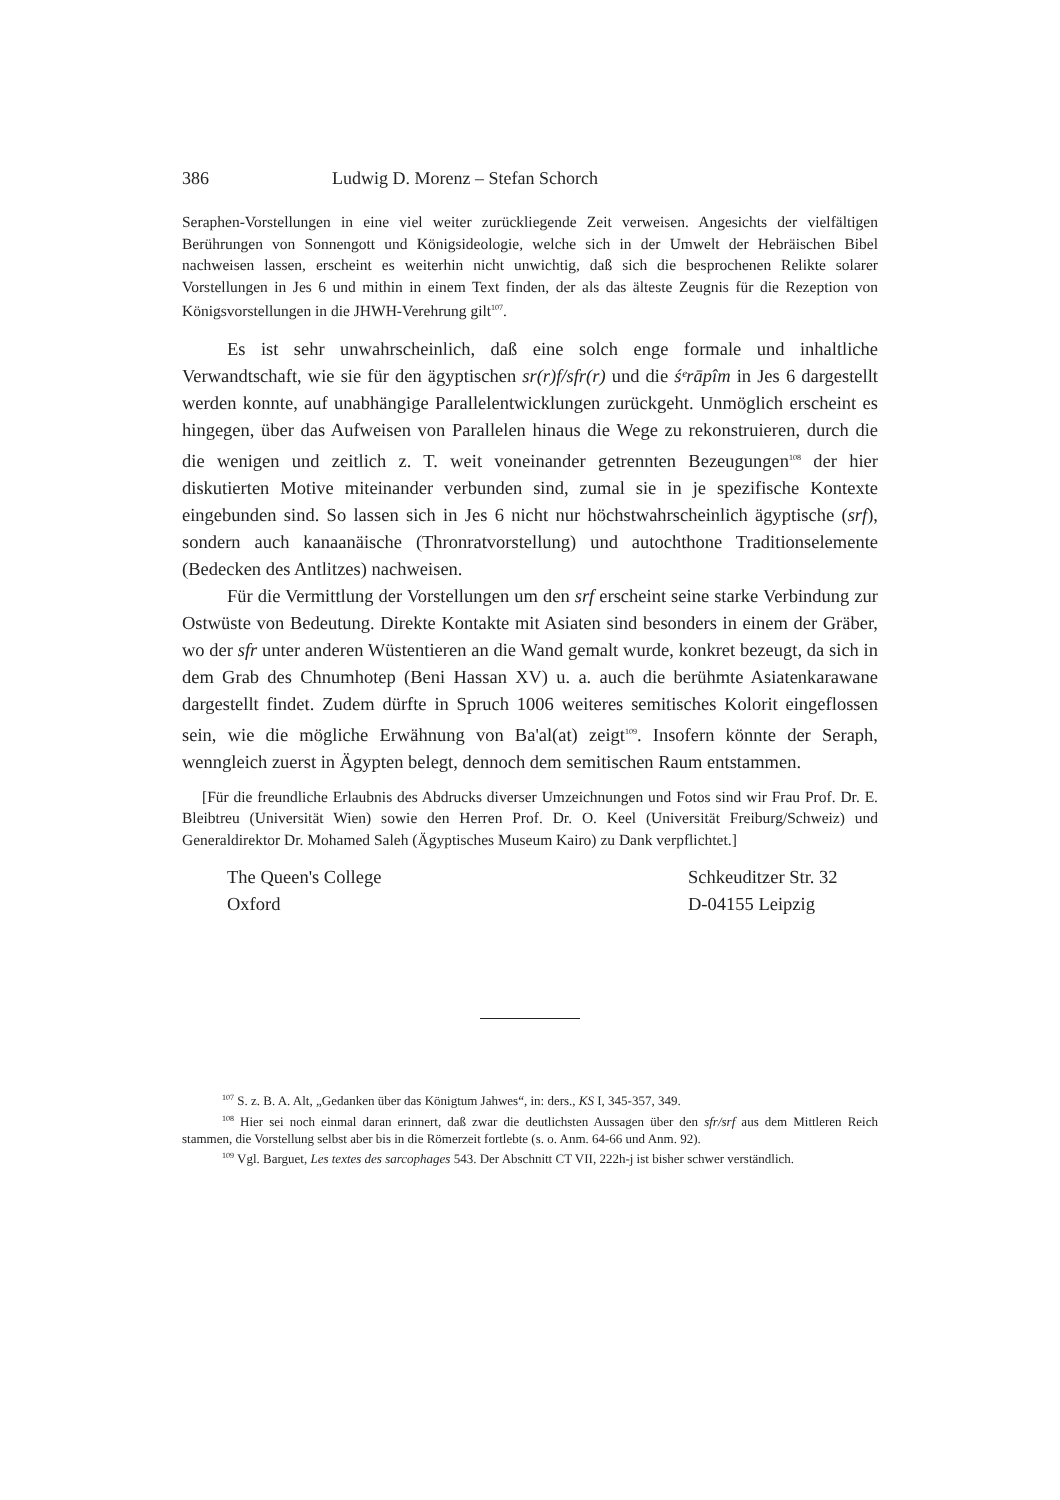386 Ludwig D. Morenz – Stefan Schorch
Seraphen-Vorstellungen in eine viel weiter zurückliegende Zeit verweisen. Angesichts der vielfältigen Berührungen von Sonnengott und Königsideologie, welche sich in der Umwelt der Hebräischen Bibel nachweisen lassen, erscheint es weiterhin nicht unwichtig, daß sich die besprochenen Relikte solarer Vorstellungen in Jes 6 und mithin in einem Text finden, der als das älteste Zeugnis für die Rezeption von Königsvorstellungen in die JHWH-Verehrung gilt<sup>107</sup>.
Es ist sehr unwahrscheinlich, daß eine solch enge formale und inhaltliche Verwandtschaft, wie sie für den ägyptischen sr(r)f/sfr(r) und die śᵉrāpîm in Jes 6 dargestellt werden konnte, auf unabhängige Parallelentwicklungen zurückgeht. Unmöglich erscheint es hingegen, über das Aufweisen von Parallelen hinaus die Wege zu rekonstruieren, durch die die wenigen und zeitlich z. T. weit voneinander getrennten Bezeugungen<sup>108</sup> der hier diskutierten Motive miteinander verbunden sind, zumal sie in je spezifische Kontexte eingebunden sind. So lassen sich in Jes 6 nicht nur höchstwahrscheinlich ägyptische (srf), sondern auch kanaanäische (Thronratvorstellung) und autochthone Traditionselemente (Bedecken des Antlitzes) nachweisen.
Für die Vermittlung der Vorstellungen um den srf erscheint seine starke Verbindung zur Ostwüste von Bedeutung. Direkte Kontakte mit Asiaten sind besonders in einem der Gräber, wo der sfr unter anderen Wüstentieren an die Wand gemalt wurde, konkret bezeugt, da sich in dem Grab des Chnumhotep (Beni Hassan XV) u. a. auch die berühmte Asiatenkarawane dargestellt findet. Zudem dürfte in Spruch 1006 weiteres semitisches Kolorit eingeflossen sein, wie die mögliche Erwähnung von Ba'al(at) zeigt<sup>109</sup>. Insofern könnte der Seraph, wenngleich zuerst in Ägypten belegt, dennoch dem semitischen Raum entstammen.
[Für die freundliche Erlaubnis des Abdrucks diverser Umzeichnungen und Fotos sind wir Frau Prof. Dr. E. Bleibtreu (Universität Wien) sowie den Herren Prof. Dr. O. Keel (Universität Freiburg/Schweiz) und Generaldirektor Dr. Mohamed Saleh (Ägyptisches Museum Kairo) zu Dank verpflichtet.]
The Queen's College
Oxford
Schkeuditzer Str. 32
D-04155 Leipzig
<sup>107</sup> S. z. B. A. Alt, „Gedanken über das Königtum Jahwes“, in: ders., KS I, 345-357, 349.
<sup>108</sup> Hier sei noch einmal daran erinnert, daß zwar die deutlichsten Aussagen über den sfr/srf aus dem Mittleren Reich stammen, die Vorstellung selbst aber bis in die Römerzeit fortlebte (s. o. Anm. 64-66 und Anm. 92).
<sup>109</sup> Vgl. Barguet, Les textes des sarcophages 543. Der Abschnitt CT VII, 222h-j ist bisher schwer verständlich.